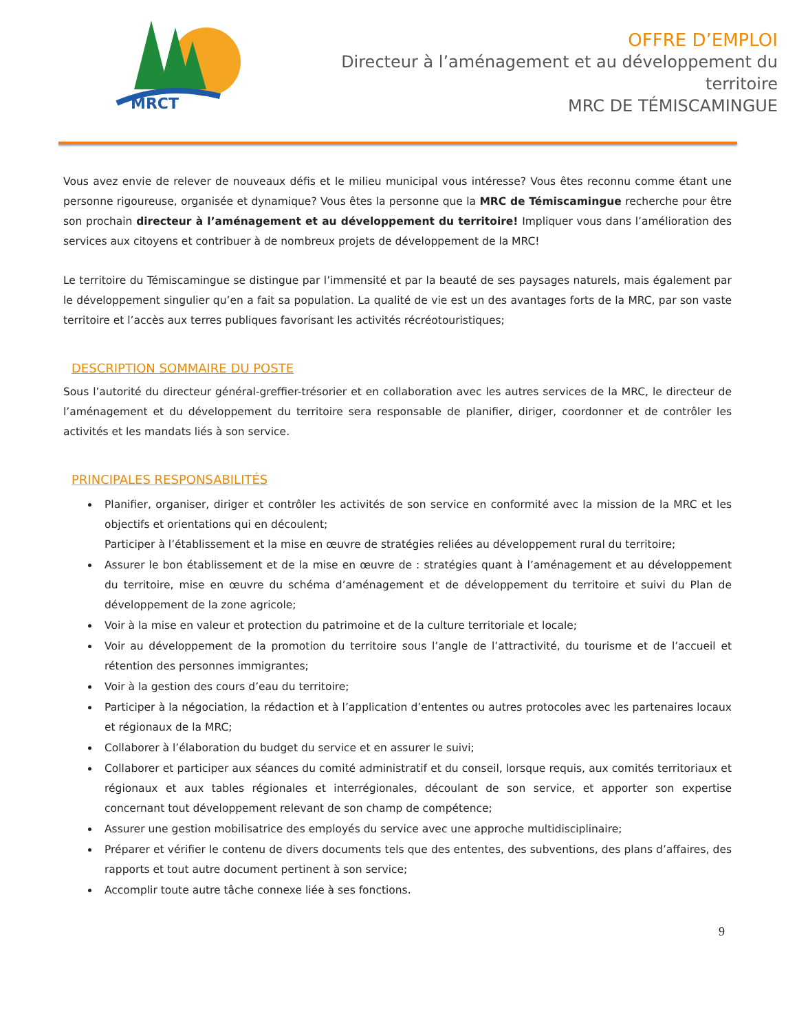MRCT
OFFRE D’EMPLOI
Directeur à l’aménagement et au développement du
territoire
MRC DE TÉMISCAMINGUE
Vous avez envie de relever de nouveaux défis et le milieu municipal vous intéresse? Vous êtes reconnu comme étant une personne rigoureuse, organisée et dynamique? Vous êtes la personne que la MRC de Témiscamingue recherche pour être son prochain directeur à l’aménagement et au développement du territoire! Impliquer vous dans l’amélioration des services aux citoyens et contribuer à de nombreux projets de développement de la MRC!
Le territoire du Témiscamingue se distingue par l’immensité et par la beauté de ses paysages naturels, mais également par le développement singulier qu’en a fait sa population. La qualité de vie est un des avantages forts de la MRC, par son vaste territoire et l’accès aux terres publiques favorisant les activités récréotouristiques;
DESCRIPTION SOMMAIRE DU POSTE
Sous l’autorité du directeur général-greffier-trésorier et en collaboration avec les autres services de la MRC, le directeur de l’aménagement et du développement du territoire sera responsable de planifier, diriger, coordonner et de contrôler les activités et les mandats liés à son service.
PRINCIPALES RESPONSABILITÉS
Planifier, organiser, diriger et contrôler les activités de son service en conformité avec la mission de la MRC et les objectifs et orientations qui en découlent;
Participer à l’établissement et la mise en œuvre de stratégies reliées au développement rural du territoire;
Assurer le bon établissement et de la mise en œuvre de : stratégies quant à l’aménagement et au développement du territoire, mise en œuvre du schéma d’aménagement et de développement du territoire et suivi du Plan de développement de la zone agricole;
Voir à la mise en valeur et protection du patrimoine et de la culture territoriale et locale;
Voir au développement de la promotion du territoire sous l’angle de l’attractivité, du tourisme et de l’accueil et rétention des personnes immigrantes;
Voir à la gestion des cours d’eau du territoire;
Participer à la négociation, la rédaction et à l’application d’ententes ou autres protocoles avec les partenaires locaux et régionaux de la MRC;
Collaborer à l’élaboration du budget du service et en assurer le suivi;
Collaborer et participer aux séances du comité administratif et du conseil, lorsque requis, aux comités territoriaux et régionaux et aux tables régionales et interrégionales, découlant de son service, et apporter son expertise concernant tout développement relevant de son champ de compétence;
Assurer une gestion mobilisatrice des employés du service avec une approche multidisciplinaire;
Préparer et vérifier le contenu de divers documents tels que des ententes, des subventions, des plans d’affaires, des rapports et tout autre document pertinent à son service;
Accomplir toute autre tâche connexe liée à ses fonctions.
9